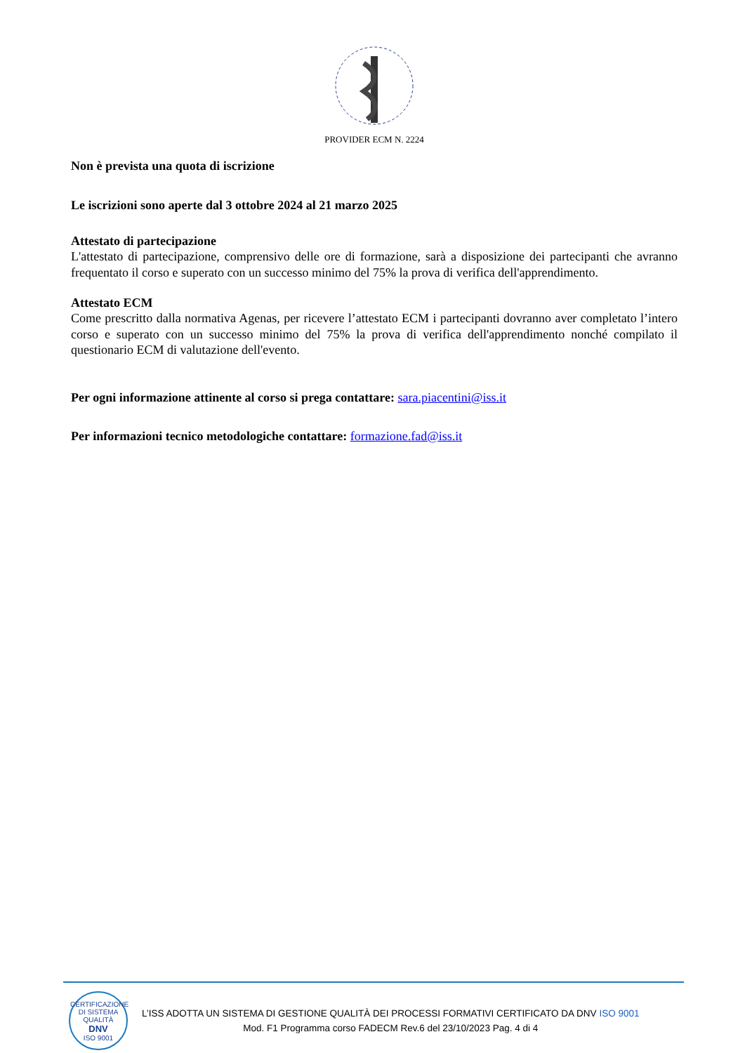PROVIDER ECM N. 2224
Non è prevista una quota di iscrizione
Le iscrizioni sono aperte dal 3 ottobre 2024 al 21 marzo 2025
Attestato di partecipazione
L'attestato di partecipazione, comprensivo delle ore di formazione, sarà a disposizione dei partecipanti che avranno frequentato il corso e superato con un successo minimo del 75% la prova di verifica dell'apprendimento.
Attestato ECM
Come prescritto dalla normativa Agenas, per ricevere l’attestato ECM i partecipanti dovranno aver completato l’intero corso e superato con un successo minimo del 75% la prova di verifica dell'apprendimento nonché compilato il questionario ECM di valutazione dell'evento.
Per ogni informazione attinente al corso si prega contattare: sara.piacentini@iss.it
Per informazioni tecnico metodologiche contattare: formazione.fad@iss.it
CERTIFICAZIONE DI SISTEMA QUALITÀ
DNV
ISO 9001
L’ISS ADOTTA UN SISTEMA DI GESTIONE QUALITÀ DEI PROCESSI FORMATIVI CERTIFICATO DA DNV ISO 9001
Mod. F1 Programma corso FADECM Rev.6 del 23/10/2023 Pag. 4 di 4